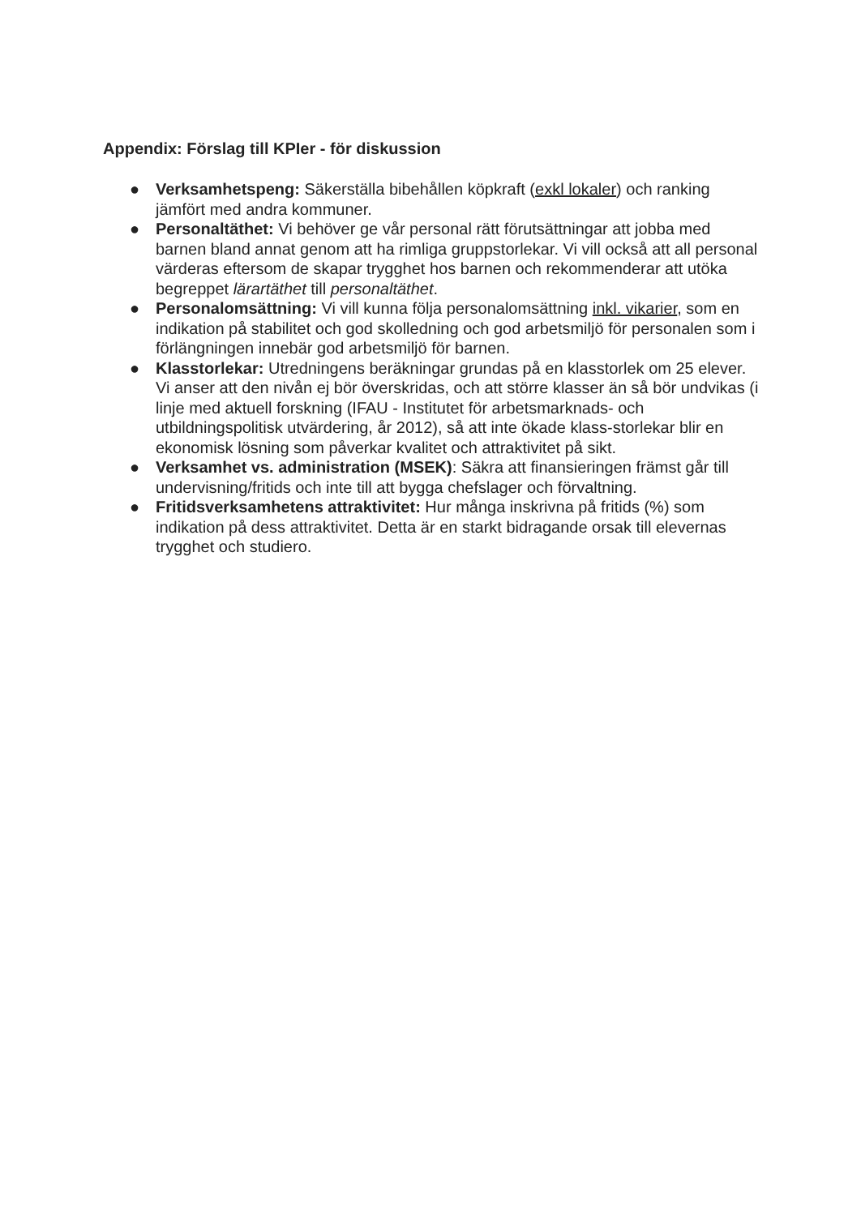Appendix: Förslag till KPIer - för diskussion
● Verksamhetspeng: Säkerställa bibehållen köpkraft (exkl lokaler) och ranking jämfört med andra kommuner.
● Personaltäthet: Vi behöver ge vår personal rätt förutsättningar att jobba med barnen bland annat genom att ha rimliga gruppstorlekar. Vi vill också att all personal värderas eftersom de skapar trygghet hos barnen och rekommenderar att utöka begreppet lärartäthet till personaltäthet.
● Personalomsättning: Vi vill kunna följa personalomsättning inkl. vikarier, som en indikation på stabilitet och god skolledning och god arbetsmiljö för personalen som i förlängningen innebär god arbetsmiljö för barnen.
● Klasstorlekar: Utredningens beräkningar grundas på en klasstorlek om 25 elever. Vi anser att den nivån ej bör överskridas, och att större klasser än så bör undvikas (i linje med aktuell forskning (IFAU - Institutet för arbetsmarknads- och utbildningspolitisk utvärdering, år 2012), så att inte ökade klass-storlekar blir en ekonomisk lösning som påverkar kvalitet och attraktivitet på sikt.
● Verksamhet vs. administration (MSEK): Säkra att finansieringen främst går till undervisning/fritids och inte till att bygga chefslager och förvaltning.
● Fritidsverksamhetens attraktivitet: Hur många inskrivna på fritids (%) som indikation på dess attraktivitet. Detta är en starkt bidragande orsak till elevernas trygghet och studiero.